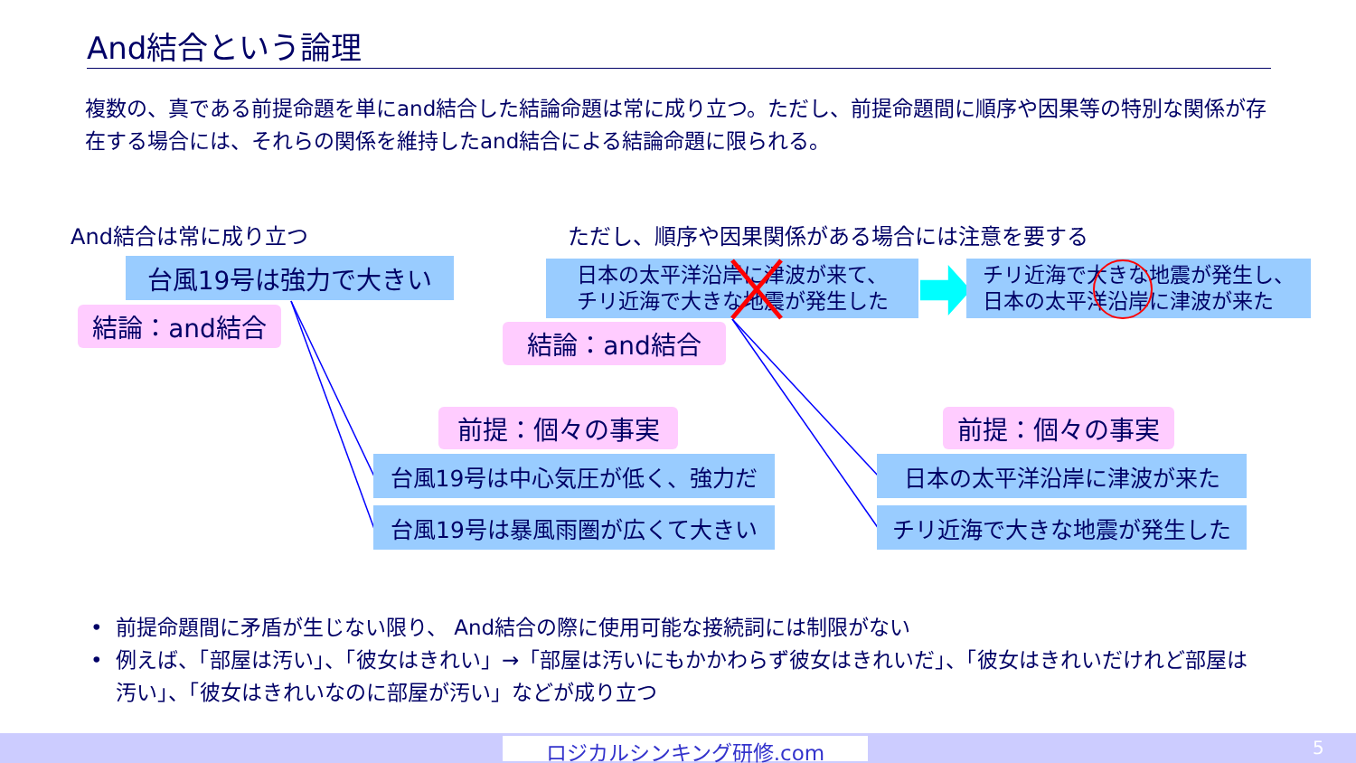And結合という論理
複数の、真である前提命題を単にand結合した結論命題は常に成り立つ。ただし、前提命題間に順序や因果等の特別な関係が存在する場合には、それらの関係を維持したand結合による結論命題に限られる。
And結合は常に成り立つ ただし、順序や因果関係がある場合には注意を要する
台風19号は強力で大きい
結論：and結合
日本の太平洋沿岸に津波が来て、
チリ近海で大きな地震が発生した
チリ近海で大きな地震が発生し、
日本の太平洋沿岸に津波が来た
結論：and結合
前提：個々の事実 前提：個々の事実
台風19号は中心気圧が低く、強力だ 日本の太平洋沿岸に津波が来た
台風19号は暴風雨圏が広くて大きい チリ近海で大きな地震が発生した
• 前提命題間に矛盾が生じない限り、 And結合の際に使用可能な接続詞には制限がない
• 例えば、「部屋は汚い」、「彼女はきれい」→「部屋は汚いにもかかわらず彼女はきれいだ」、「彼女はきれいだけれど部屋は汚い」、「彼女はきれいなのに部屋が汚い」などが成り立つ
ロジカルシンキング研修.com 5